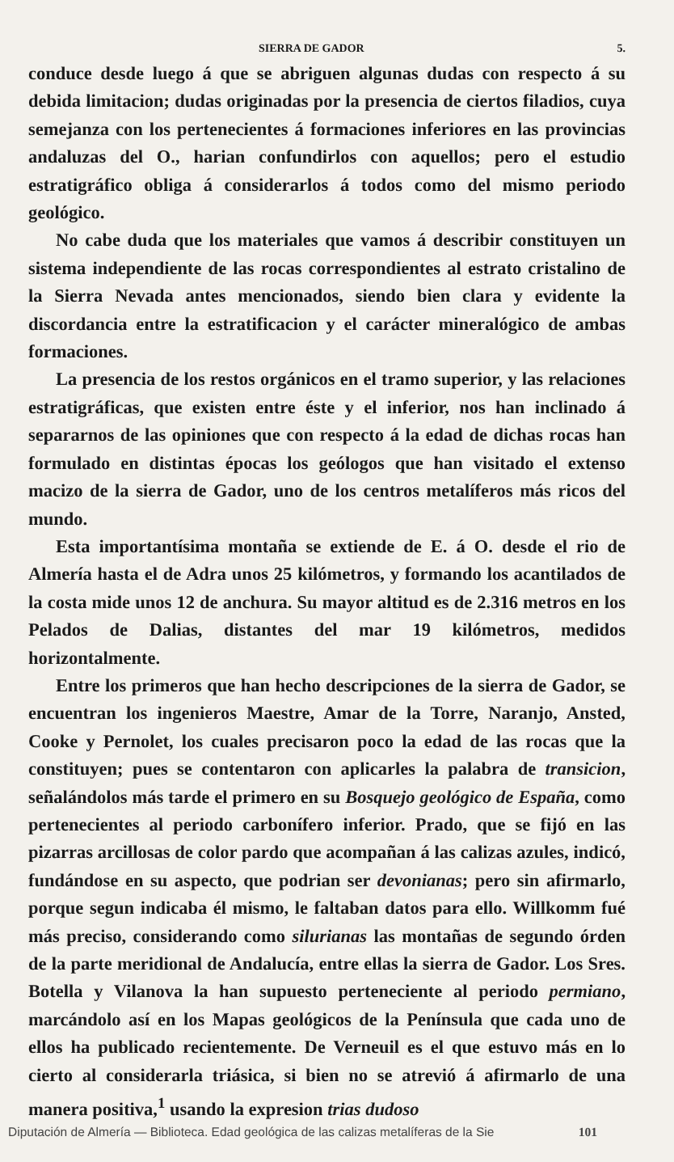SIERRA DE GADOR 5.
conduce desde luego á que se abriguen algunas dudas con respecto á su debida limitacion; dudas originadas por la presencia de ciertos filadios, cuya semejanza con los pertenecientes á formaciones inferiores en las provincias andaluzas del O., harian confundirlos con aquellos; pero el estudio estratigráfico obliga á considerarlos á todos como del mismo periodo geológico.
No cabe duda que los materiales que vamos á describir constituyen un sistema independiente de las rocas correspondientes al estrato cristalino de la Sierra Nevada antes mencionados, siendo bien clara y evidente la discordancia entre la estratificacion y el carácter mineralógico de ambas formaciones.
La presencia de los restos orgánicos en el tramo superior, y las relaciones estratigráficas, que existen entre éste y el inferior, nos han inclinado á separarnos de las opiniones que con respecto á la edad de dichas rocas han formulado en distintas épocas los geólogos que han visitado el extenso macizo de la sierra de Gador, uno de los centros metalíferos más ricos del mundo.
Esta importantísima montaña se extiende de E. á O. desde el rio de Almería hasta el de Adra unos 25 kilómetros, y formando los acantilados de la costa mide unos 12 de anchura. Su mayor altitud es de 2.316 metros en los Pelados de Dalias, distantes del mar 19 kilómetros, medidos horizontalmente.
Entre los primeros que han hecho descripciones de la sierra de Gador, se encuentran los ingenieros Maestre, Amar de la Torre, Naranjo, Ansted, Cooke y Pernolet, los cuales precisaron poco la edad de las rocas que la constituyen; pues se contentaron con aplicarles la palabra de transicion, señalándolos más tarde el primero en su Bosquejo geológico de España, como pertenecientes al periodo carbonífero inferior. Prado, que se fijó en las pizarras arcillosas de color pardo que acompañan á las calizas azules, indicó, fundándose en su aspecto, que podrian ser devonianas; pero sin afirmarlo, porque segun indicaba él mismo, le faltaban datos para ello. Willkomm fué más preciso, considerando como silurianas las montañas de segundo órden de la parte meridional de Andalucía, entre ellas la sierra de Gador. Los Sres. Botella y Vilanova la han supuesto perteneciente al periodo permiano, marcándolo así en los Mapas geológicos de la Península que cada uno de ellos ha publicado recientemente. De Verneuil es el que estuvo más en lo cierto al considerarla triásica, si bien no se atrevió á afirmarlo de una manera positiva,<sup>1</sup> usando la expresion trias dudoso
Diputación de Almería — Biblioteca. Edad geológica de las calizas metalíferas de la Sie 101